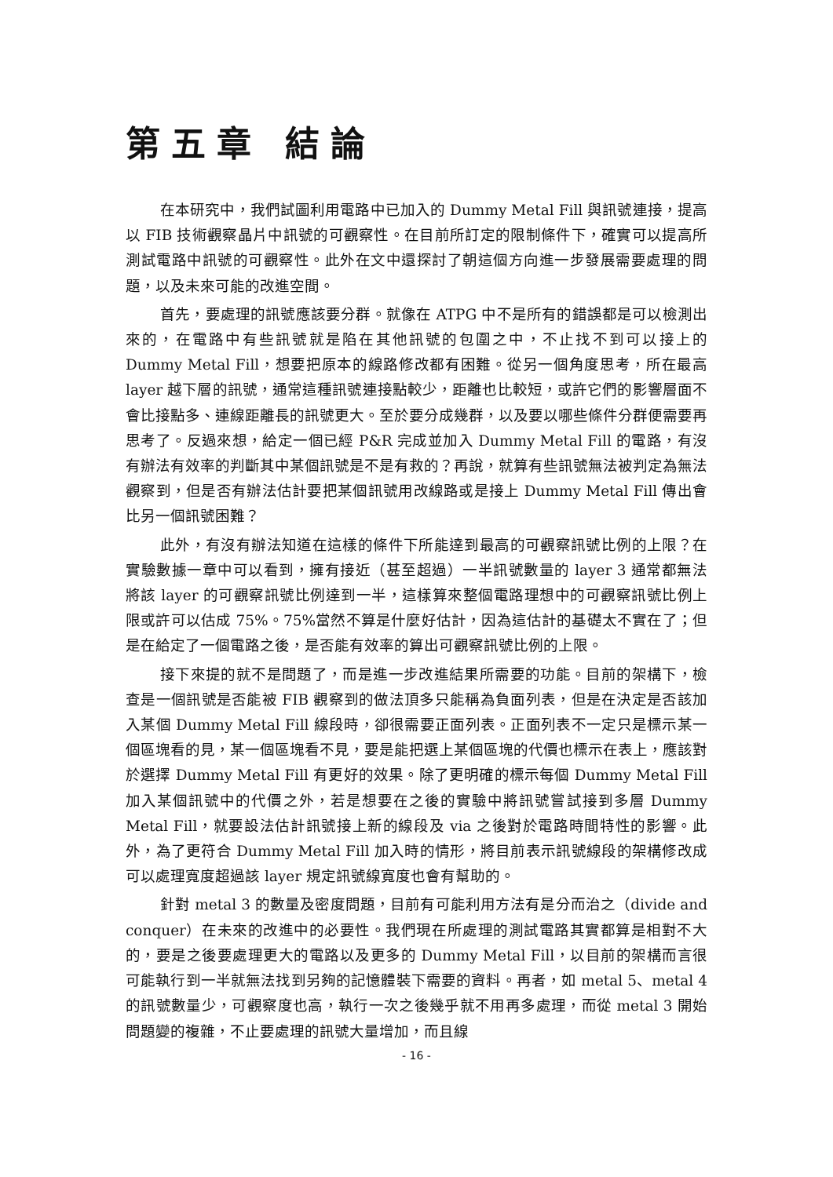第五章 結論
在本研究中，我們試圖利用電路中已加入的 Dummy Metal Fill 與訊號連接，提高以 FIB 技術觀察晶片中訊號的可觀察性。在目前所訂定的限制條件下，確實可以提高所測試電路中訊號的可觀察性。此外在文中還探討了朝這個方向進一步發展需要處理的問題，以及未來可能的改進空間。
首先，要處理的訊號應該要分群。就像在 ATPG 中不是所有的錯誤都是可以檢測出來的，在電路中有些訊號就是陷在其他訊號的包圍之中，不止找不到可以接上的 Dummy Metal Fill，想要把原本的線路修改都有困難。從另一個角度思考，所在最高 layer 越下層的訊號，通常這種訊號連接點較少，距離也比較短，或許它們的影響層面不會比接點多、連線距離長的訊號更大。至於要分成幾群，以及要以哪些條件分群便需要再思考了。反過來想，給定一個已經 P&R 完成並加入 Dummy Metal Fill 的電路，有沒有辦法有效率的判斷其中某個訊號是不是有救的？再說，就算有些訊號無法被判定為無法觀察到，但是否有辦法估計要把某個訊號用改線路或是接上 Dummy Metal Fill 傳出會比另一個訊號困難？
此外，有沒有辦法知道在這樣的條件下所能達到最高的可觀察訊號比例的上限？在實驗數據一章中可以看到，擁有接近（甚至超過）一半訊號數量的 layer 3 通常都無法將該 layer 的可觀察訊號比例達到一半，這樣算來整個電路理想中的可觀察訊號比例上限或許可以估成 75%。75%當然不算是什麼好估計，因為這估計的基礎太不實在了；但是在給定了一個電路之後，是否能有效率的算出可觀察訊號比例的上限。
接下來提的就不是問題了，而是進一步改進結果所需要的功能。目前的架構下，檢查是一個訊號是否能被 FIB 觀察到的做法頂多只能稱為負面列表，但是在決定是否該加入某個 Dummy Metal Fill 線段時，卻很需要正面列表。正面列表不一定只是標示某一個區塊看的見，某一個區塊看不見，要是能把選上某個區塊的代價也標示在表上，應該對於選擇 Dummy Metal Fill 有更好的效果。除了更明確的標示每個 Dummy Metal Fill 加入某個訊號中的代價之外，若是想要在之後的實驗中將訊號嘗試接到多層 Dummy Metal Fill，就要設法估計訊號接上新的線段及 via 之後對於電路時間特性的影響。此外，為了更符合 Dummy Metal Fill 加入時的情形，將目前表示訊號線段的架構修改成可以處理寬度超過該 layer 規定訊號線寬度也會有幫助的。
針對 metal 3 的數量及密度問題，目前有可能利用方法有是分而治之（divide and conquer）在未來的改進中的必要性。我們現在所處理的測試電路其實都算是相對不大的，要是之後要處理更大的電路以及更多的 Dummy Metal Fill，以目前的架構而言很可能執行到一半就無法找到另夠的記憶體裝下需要的資料。再者，如 metal 5、metal 4 的訊號數量少，可觀察度也高，執行一次之後幾乎就不用再多處理，而從 metal 3 開始問題變的複雜，不止要處理的訊號大量增加，而且線
- 16 -